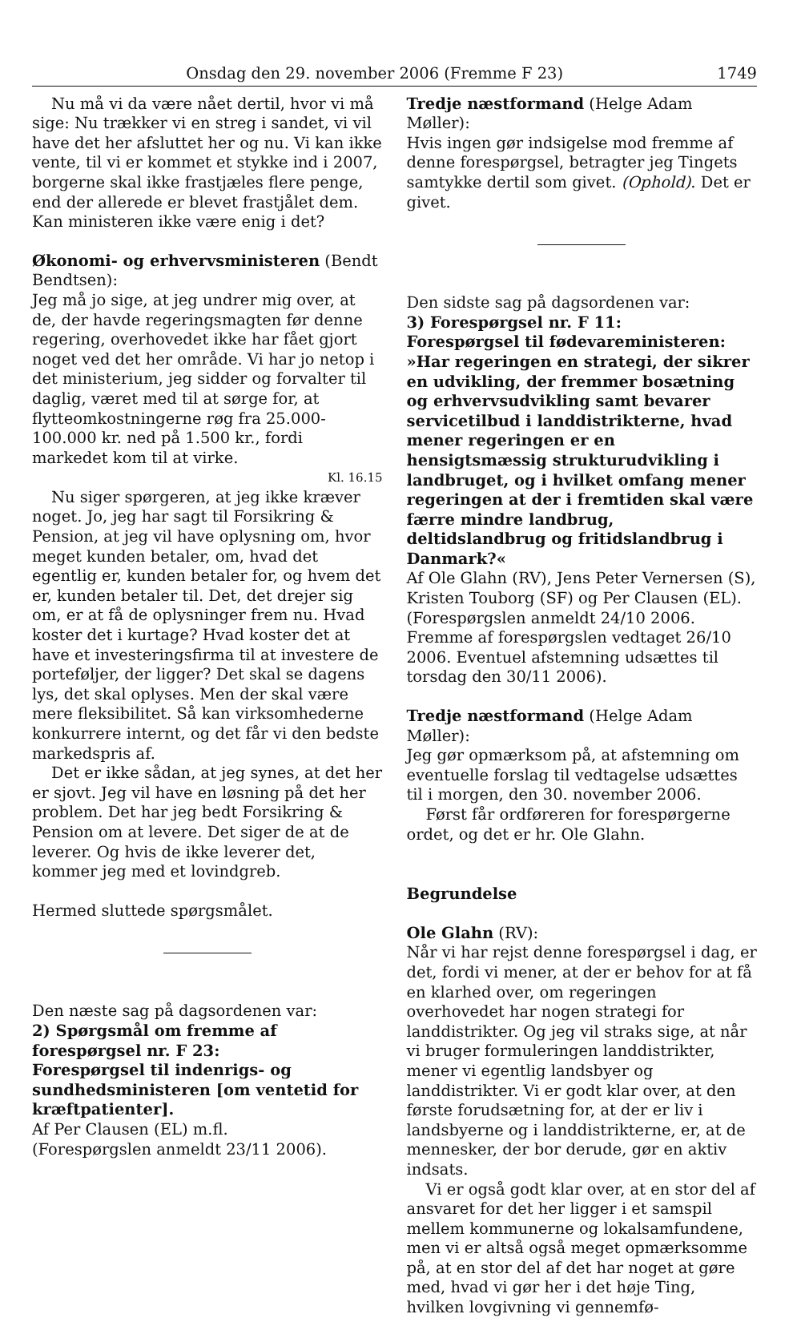Onsdag den 29. november 2006 (Fremme F 23) 1749
Nu må vi da være nået dertil, hvor vi må sige: Nu trækker vi en streg i sandet, vi vil have det her afsluttet her og nu. Vi kan ikke vente, til vi er kommet et stykke ind i 2007, borgerne skal ikke frastjæles flere penge, end der allerede er blevet frastjålet dem. Kan ministeren ikke være enig i det?
Økonomi- og erhvervsministeren (Bendt Bendtsen):
Jeg må jo sige, at jeg undrer mig over, at de, der havde regeringsmagten før denne regering, overhovedet ikke har fået gjort noget ved det her område. Vi har jo netop i det ministerium, jeg sidder og forvalter til daglig, været med til at sørge for, at flytteomkostningerne røg fra 25.000-100.000 kr. ned på 1.500 kr., fordi markedet kom til at virke.
Kl. 16.15
Nu siger spørgeren, at jeg ikke kræver noget. Jo, jeg har sagt til Forsikring & Pension, at jeg vil have oplysning om, hvor meget kunden betaler, om, hvad det egentlig er, kunden betaler for, og hvem det er, kunden betaler til. Det, det drejer sig om, er at få de oplysninger frem nu. Hvad koster det i kurtage? Hvad koster det at have et investeringsfirma til at investere de porteføljer, der ligger? Det skal se dagens lys, det skal oplyses. Men der skal være mere fleksibilitet. Så kan virksomhederne konkurrere internt, og det får vi den bedste markedspris af.
Det er ikke sådan, at jeg synes, at det her er sjovt. Jeg vil have en løsning på det her problem. Det har jeg bedt Forsikring & Pension om at levere. Det siger de at de leverer. Og hvis de ikke leverer det, kommer jeg med et lovindgreb.
Hermed sluttede spørgsmålet.
Den næste sag på dagsordenen var:
2) Spørgsmål om fremme af forespørgsel nr. F 23:
Forespørgsel til indenrigs- og sundhedsministeren [om ventetid for kræftpatienter].
Af Per Clausen (EL) m.fl.
(Forespørgslen anmeldt 23/11 2006).
Tredje næstformand (Helge Adam Møller):
Hvis ingen gør indsigelse mod fremme af denne forespørgsel, betragter jeg Tingets samtykke dertil som givet. (Ophold). Det er givet.
Den sidste sag på dagsordenen var:
3) Forespørgsel nr. F 11:
Forespørgsel til fødevareministeren:
»Har regeringen en strategi, der sikrer en udvikling, der fremmer bosætning og erhvervsudvikling samt bevarer servicetilbud i landdistrikterne, hvad mener regeringen er en hensigtsmæssig strukturudvikling i landbruget, og i hvilket omfang mener regeringen at der i fremtiden skal være færre mindre landbrug, deltidslandbrug og fritidslandbrug i Danmark?«
Af Ole Glahn (RV), Jens Peter Vernersen (S), Kristen Touborg (SF) og Per Clausen (EL).
(Forespørgslen anmeldt 24/10 2006. Fremme af forespørgslen vedtaget 26/10 2006. Eventuel afstemning udsættes til torsdag den 30/11 2006).
Tredje næstformand (Helge Adam Møller):
Jeg gør opmærksom på, at afstemning om eventuelle forslag til vedtagelse udsættes til i morgen, den 30. november 2006.
Først får ordføreren for forespørgerne ordet, og det er hr. Ole Glahn.
Begrundelse
Ole Glahn (RV):
Når vi har rejst denne forespørgsel i dag, er det, fordi vi mener, at der er behov for at få en klarhed over, om regeringen overhovedet har nogen strategi for landdistrikter. Og jeg vil straks sige, at når vi bruger formuleringen landdistrikter, mener vi egentlig landsbyer og landdistrikter. Vi er godt klar over, at den første forudsætning for, at der er liv i landsbyerne og i landdistrikterne, er, at de mennesker, der bor derude, gør en aktiv indsats.
Vi er også godt klar over, at en stor del af ansvaret for det her ligger i et samspil mellem kommunerne og lokalsamfundene, men vi er altså også meget opmærksomme på, at en stor del af det har noget at gøre med, hvad vi gør her i det høje Ting, hvilken lovgivning vi gennemfø-